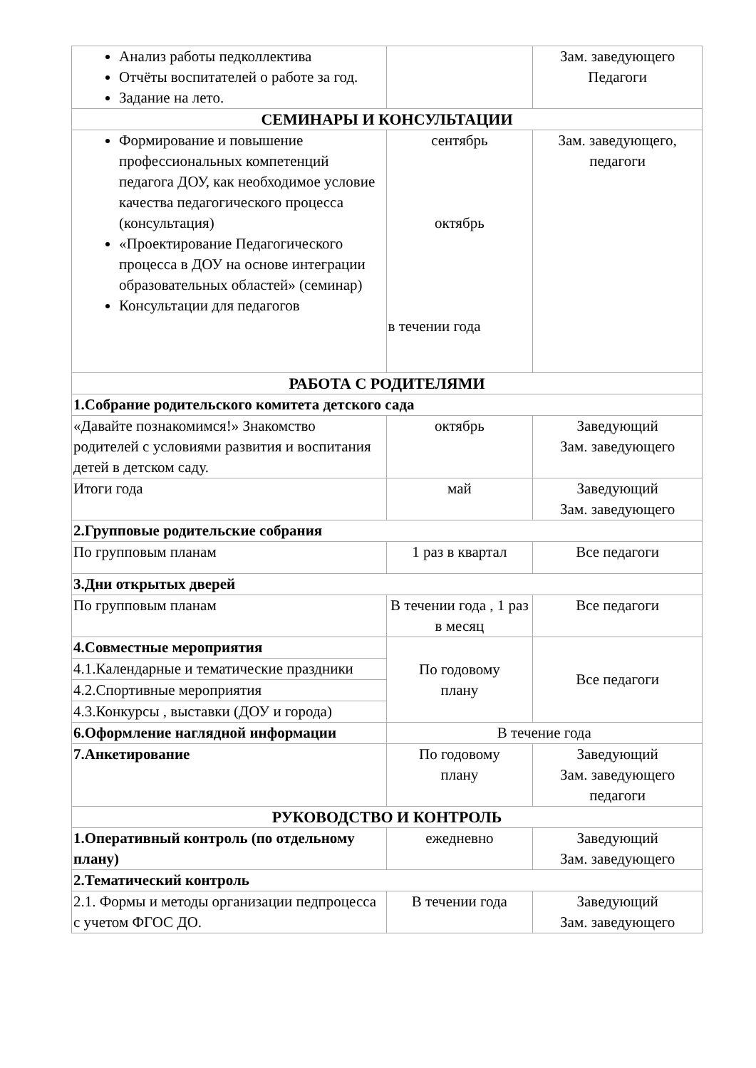| Анализ работы педколлектива Отчёты воспитателей о работе за год. Задание на лето. | | Зам. заведующего Педагоги |
| СЕМИНАРЫ И КОНСУЛЬТАЦИИ | | |
| Формирование и повышение профессиональных компетенций педагога ДОУ, как необходимое условие качества педагогического процесса (консультация) «Проектирование Педагогического процесса в ДОУ на основе интеграции образовательных областей» (семинар) Консультации для педагогов | сентябрь октябрь в течении года | Зам. заведующего, педагоги |
| РАБОТА С РОДИТЕЛЯМИ | | |
| 1.Собрание родительского комитета детского сада | | |
| «Давайте познакомимся!» Знакомство родителей с условиями развития и воспитания детей в детском саду. | октябрь | Заведующий Зам. заведующего |
| Итоги года | май | Заведующий Зам. заведующего |
| 2.Групповые родительские собрания | | |
| По групповым планам | 1 раз в квартал | Все педагоги |
| 3.Дни открытых дверей | | |
| По групповым планам | В течении года , 1 раз в месяц | Все педагоги |
| 4.Совместные мероприятия | По годовому плану | Все педагоги |
| 4.1.Календарные и тематические праздники | | |
| 4.2.Спортивные мероприятия | | |
| 4.3.Конкурсы , выставки (ДОУ и города) | | |
| 6.Оформление наглядной информации | В течение года | |
| 7.Анкетирование | По годовому плану | Заведующий Зам. заведующего педагоги |
| РУКОВОДСТВО И КОНТРОЛЬ | | |
| 1.Оперативный контроль (по отдельному плану) | ежедневно | Заведующий Зам. заведующего |
| 2.Тематический контроль | | |
| 2.1. Формы и методы организации педпроцесса с учетом ФГОС ДО. | В течении года | Заведующий Зам. заведующего |